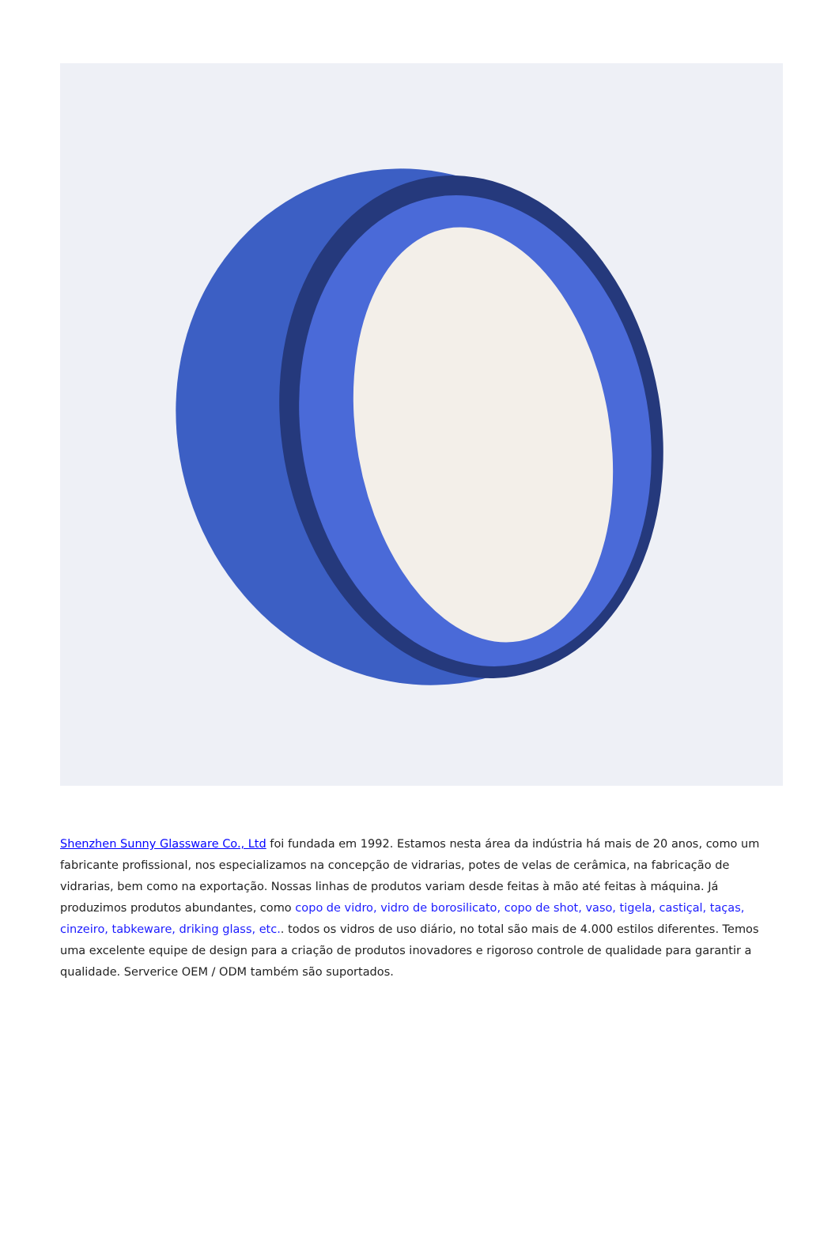Shenzhen Sunny Glassware Co., Ltd foi fundada em 1992. Estamos nesta área da indústria há mais de 20 anos, como um fabricante profissional, nos especializamos na concepção de vidrarias, potes de velas de cerâmica, na fabricação de vidrarias, bem como na exportação. Nossas linhas de produtos variam desde feitas à mão até feitas à máquina. Já produzimos produtos abundantes, como copo de vidro, vidro de borosilicato, copo de shot, vaso, tigela, castiçal, taças, cinzeiro, tabkeware, driking glass, etc.. todos os vidros de uso diário, no total são mais de 4.000 estilos diferentes. Temos uma excelente equipe de design para a criação de produtos inovadores e rigoroso controle de qualidade para garantir a qualidade. Serverice OEM / ODM também são suportados.